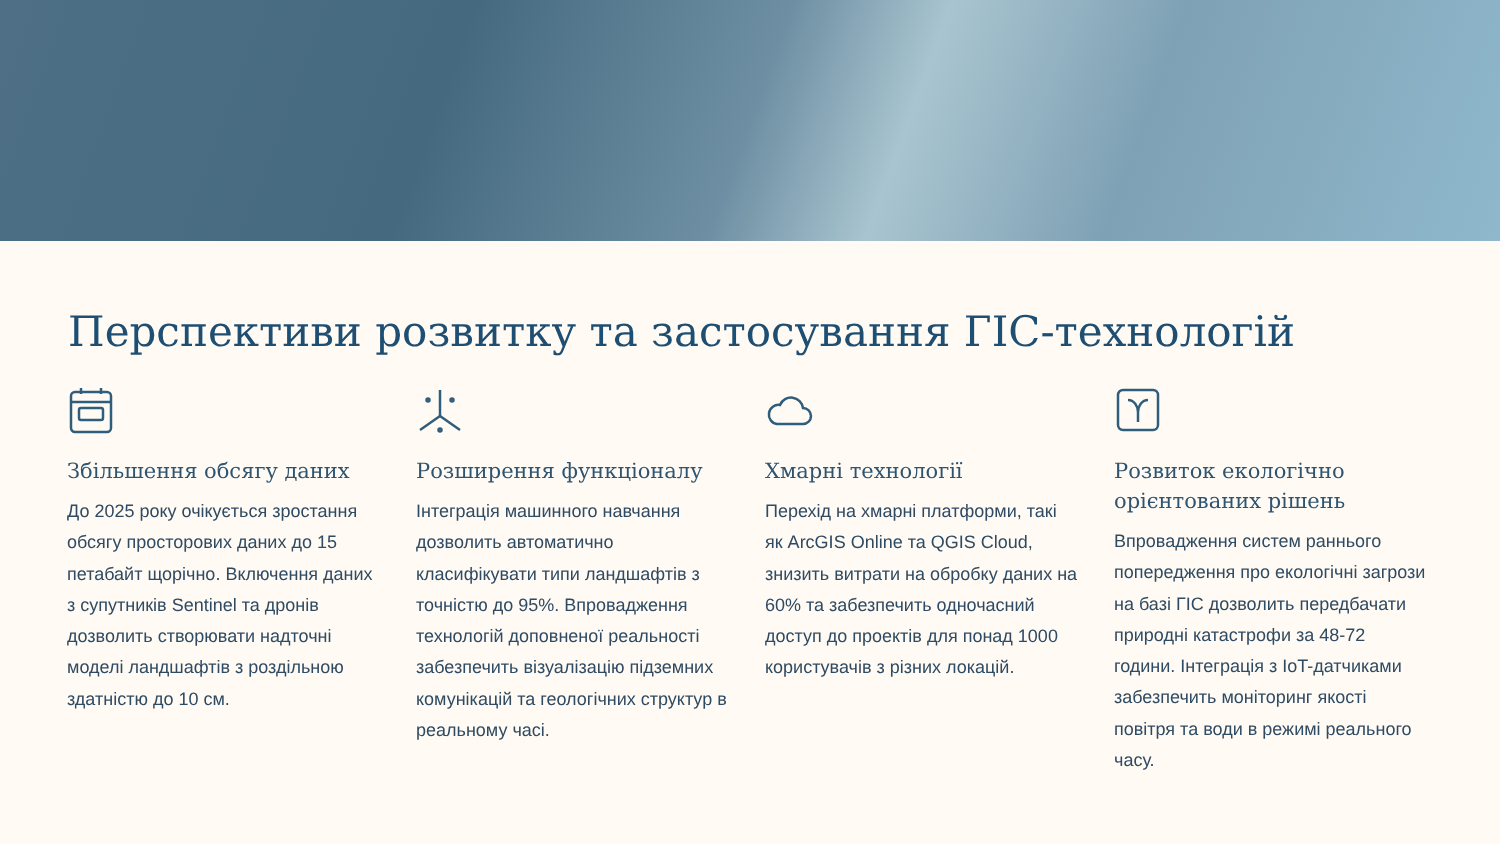Перспективи розвитку та застосування ГІС-технологій
Збільшення обсягу даних
До 2025 року очікується зростання обсягу просторових даних до 15 петабайт щорічно. Включення даних з супутників Sentinel та дронів дозволить створювати надточні моделі ландшафтів з роздільною здатністю до 10 см.
Розширення функціоналу
Інтеграція машинного навчання дозволить автоматично класифікувати типи ландшафтів з точністю до 95%. Впровадження технологій доповненої реальності забезпечить візуалізацію підземних комунікацій та геологічних структур в реальному часі.
Хмарні технології
Перехід на хмарні платформи, такі як ArcGIS Online та QGIS Cloud, знизить витрати на обробку даних на 60% та забезпечить одночасний доступ до проектів для понад 1000 користувачів з різних локацій.
Розвиток екологічно орієнтованих рішень
Впровадження систем раннього попередження про екологічні загрози на базі ГІС дозволить передбачати природні катастрофи за 48-72 години. Інтеграція з IoT-датчиками забезпечить моніторинг якості повітря та води в режимі реального часу.